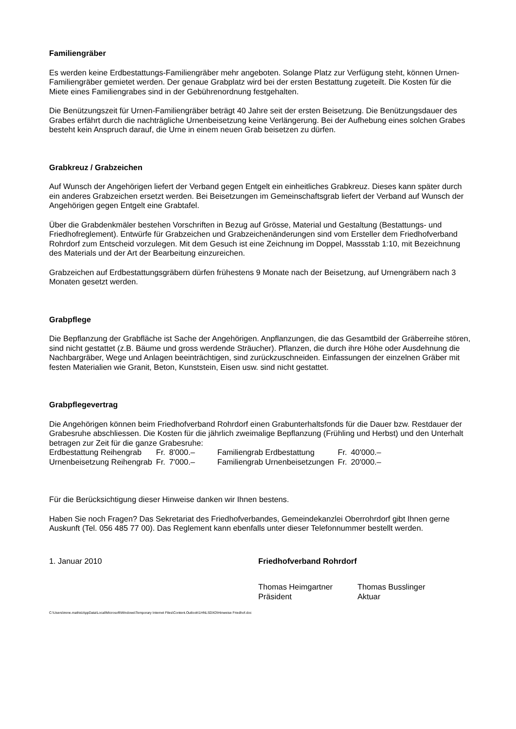Familiengräber
Es werden keine Erdbestattungs-Familiengräber mehr angeboten. Solange Platz zur Verfügung steht, können Urnen-Familiengräber gemietet werden. Der genaue Grabplatz wird bei der ersten Bestattung zugeteilt. Die Kosten für die Miete eines Familiengrabes sind in der Gebührenordnung festgehalten.
Die Benützungszeit für Urnen-Familiengräber beträgt 40 Jahre seit der ersten Beisetzung. Die Benützungsdauer des Grabes erfährt durch die nachträgliche Urnenbeisetzung keine Verlängerung. Bei der Aufhebung eines solchen Grabes besteht kein Anspruch darauf, die Urne in einem neuen Grab beisetzen zu dürfen.
Grabkreuz / Grabzeichen
Auf Wunsch der Angehörigen liefert der Verband gegen Entgelt ein einheitliches Grabkreuz. Dieses kann später durch ein anderes Grabzeichen ersetzt werden. Bei Beisetzungen im Gemeinschaftsgrab liefert der Verband auf Wunsch der Angehörigen gegen Entgelt eine Grabtafel.
Über die Grabdenkmäler bestehen Vorschriften in Bezug auf Grösse, Material und Gestaltung (Bestattungs- und Friedhofreglement). Entwürfe für Grabzeichen und Grabzeichenänderungen sind vom Ersteller dem Friedhofverband Rohrdorf zum Entscheid vorzulegen. Mit dem Gesuch ist eine Zeichnung im Doppel, Massstab 1:10, mit Bezeichnung des Materials und der Art der Bearbeitung einzureichen.
Grabzeichen auf Erdbestattungsgräbern dürfen frühestens 9 Monate nach der Beisetzung, auf Urnengräbern nach 3 Monaten gesetzt werden.
Grabpflege
Die Bepflanzung der Grabfläche ist Sache der Angehörigen. Anpflanzungen, die das Gesamtbild der Gräberreihe stören, sind nicht gestattet (z.B. Bäume und gross werdende Sträucher). Pflanzen, die durch ihre Höhe oder Ausdehnung die Nachbargräber, Wege und Anlagen beeinträchtigen, sind zurückzuschneiden. Einfassungen der einzelnen Gräber mit festen Materialien wie Granit, Beton, Kunststein, Eisen usw. sind nicht gestattet.
Grabpflegevertrag
Die Angehörigen können beim Friedhofverband Rohrdorf einen Grabunterhaltsfonds für die Dauer bzw. Restdauer der Grabesruhe abschliessen. Die Kosten für die jährlich zweimalige Bepflanzung (Frühling und Herbst) und den Unterhalt betragen zur Zeit für die ganze Grabesruhe:
| Erdbestattung Reihengrab | Fr. | 8'000.– | Familiengrab Erdbestattung | Fr. | 40'000.– |
| Urnenbeisetzung Reihengrab | Fr. | 7'000.– | Familiengrab Urnenbeisetzungen | Fr. | 20'000.– |
Für die Berücksichtigung dieser Hinweise danken wir Ihnen bestens.
Haben Sie noch Fragen? Das Sekretariat des Friedhofverbandes, Gemeindekanzlei Oberrohrdorf gibt Ihnen gerne Auskunft (Tel. 056 485 77 00). Das Reglement kann ebenfalls unter dieser Telefonnummer bestellt werden.
1. Januar 2010 Friedhofverband Rohrdorf
Thomas Heimgartner
Präsident
Thomas Busslinger
Aktuar
C:\Users\irene.mathis\AppData\Local\Microsoft\Windows\Temporary Internet Files\Content.Outlook\1HNLSDXD\Hinweise Friedhof.doc